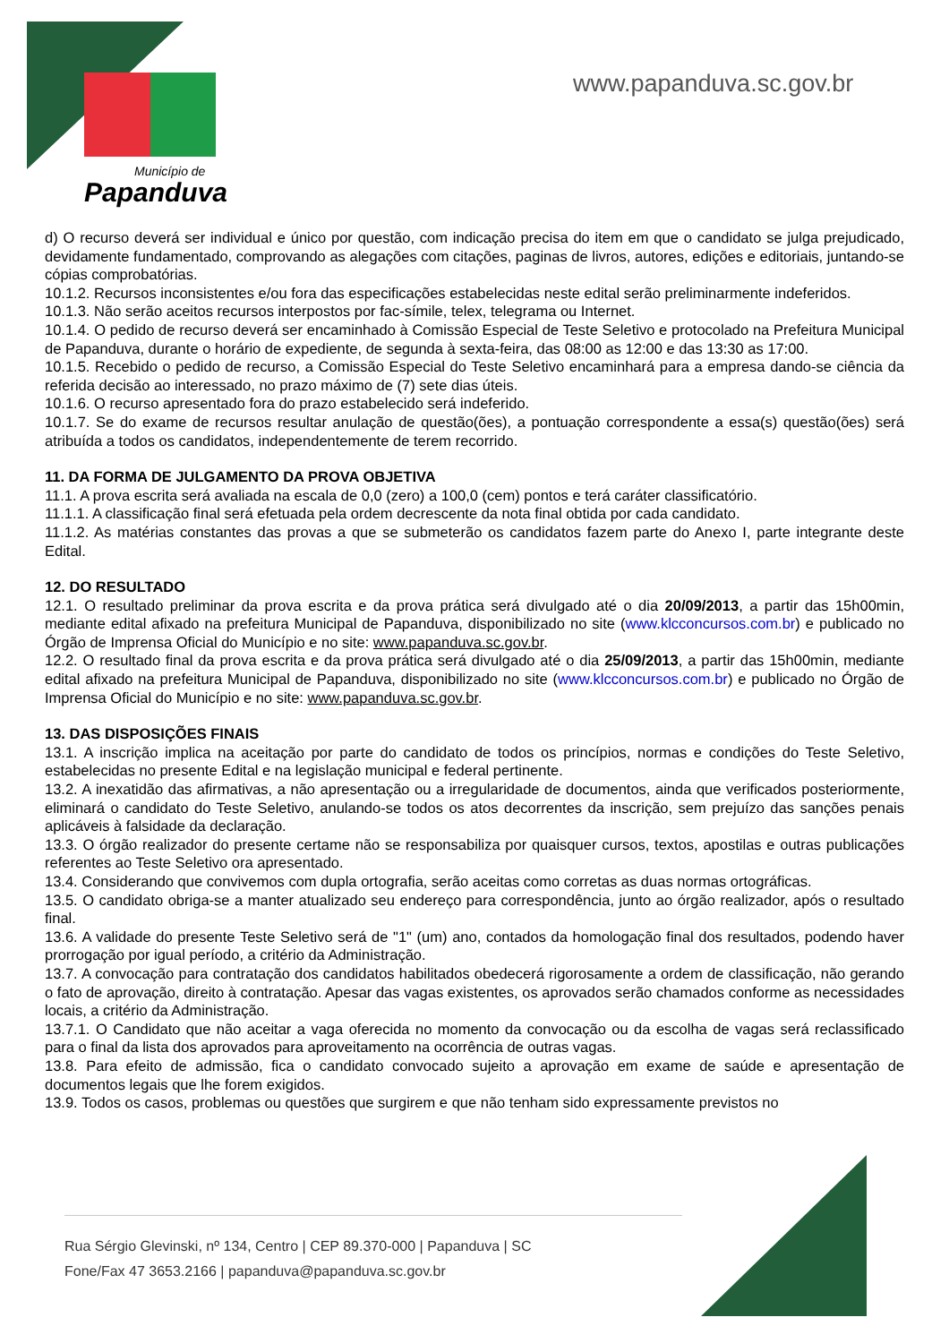Município de
Papanduva
www.papanduva.sc.gov.br
d) O recurso deverá ser individual e único por questão, com indicação precisa do item em que o candidato se julga prejudicado, devidamente fundamentado, comprovando as alegações com citações, paginas de livros, autores, edições e editoriais, juntando-se cópias comprobatórias.
10.1.2. Recursos inconsistentes e/ou fora das especificações estabelecidas neste edital serão preliminarmente indeferidos.
10.1.3. Não serão aceitos recursos interpostos por fac-símile, telex, telegrama ou Internet.
10.1.4. O pedido de recurso deverá ser encaminhado à Comissão Especial de Teste Seletivo e protocolado na Prefeitura Municipal de Papanduva, durante o horário de expediente, de segunda à sexta-feira, das 08:00 as 12:00 e das 13:30 as 17:00.
10.1.5. Recebido o pedido de recurso, a Comissão Especial do Teste Seletivo encaminhará para a empresa dando-se ciência da referida decisão ao interessado, no prazo máximo de (7) sete dias úteis.
10.1.6. O recurso apresentado fora do prazo estabelecido será indeferido.
10.1.7. Se do exame de recursos resultar anulação de questão(ões), a pontuação correspondente a essa(s) questão(ões) será atribuída a todos os candidatos, independentemente de terem recorrido.
11. DA FORMA DE JULGAMENTO DA PROVA OBJETIVA
11.1. A prova escrita será avaliada na escala de 0,0 (zero) a 100,0 (cem) pontos e terá caráter classificatório.
11.1.1. A classificação final será efetuada pela ordem decrescente da nota final obtida por cada candidato.
11.1.2. As matérias constantes das provas a que se submeterão os candidatos fazem parte do Anexo I, parte integrante deste Edital.
12. DO RESULTADO
12.1. O resultado preliminar da prova escrita e da prova prática será divulgado até o dia 20/09/2013, a partir das 15h00min, mediante edital afixado na prefeitura Municipal de Papanduva, disponibilizado no site (www.klcconcursos.com.br) e publicado no Órgão de Imprensa Oficial do Município e no site: www.papanduva.sc.gov.br.
12.2. O resultado final da prova escrita e da prova prática será divulgado até o dia 25/09/2013, a partir das 15h00min, mediante edital afixado na prefeitura Municipal de Papanduva, disponibilizado no site (www.klcconcursos.com.br) e publicado no Órgão de Imprensa Oficial do Município e no site: www.papanduva.sc.gov.br.
13. DAS DISPOSIÇÕES FINAIS
13.1. A inscrição implica na aceitação por parte do candidato de todos os princípios, normas e condições do Teste Seletivo, estabelecidas no presente Edital e na legislação municipal e federal pertinente.
13.2. A inexatidão das afirmativas, a não apresentação ou a irregularidade de documentos, ainda que verificados posteriormente, eliminará o candidato do Teste Seletivo, anulando-se todos os atos decorrentes da inscrição, sem prejuízo das sanções penais aplicáveis à falsidade da declaração.
13.3. O órgão realizador do presente certame não se responsabiliza por quaisquer cursos, textos, apostilas e outras publicações referentes ao Teste Seletivo ora apresentado.
13.4. Considerando que convivemos com dupla ortografia, serão aceitas como corretas as duas normas ortográficas.
13.5. O candidato obriga-se a manter atualizado seu endereço para correspondência, junto ao órgão realizador, após o resultado final.
13.6. A validade do presente Teste Seletivo será de "1" (um) ano, contados da homologação final dos resultados, podendo haver prorrogação por igual período, a critério da Administração.
13.7. A convocação para contratação dos candidatos habilitados obedecerá rigorosamente a ordem de classificação, não gerando o fato de aprovação, direito à contratação. Apesar das vagas existentes, os aprovados serão chamados conforme as necessidades locais, a critério da Administração.
13.7.1. O Candidato que não aceitar a vaga oferecida no momento da convocação ou da escolha de vagas será reclassificado para o final da lista dos aprovados para aproveitamento na ocorrência de outras vagas.
13.8. Para efeito de admissão, fica o candidato convocado sujeito a aprovação em exame de saúde e apresentação de documentos legais que lhe forem exigidos.
13.9. Todos os casos, problemas ou questões que surgirem e que não tenham sido expressamente previstos no
Rua Sérgio Glevinski, nº 134, Centro | CEP 89.370-000 | Papanduva | SC
Fone/Fax 47 3653.2166 | papanduva@papanduva.sc.gov.br